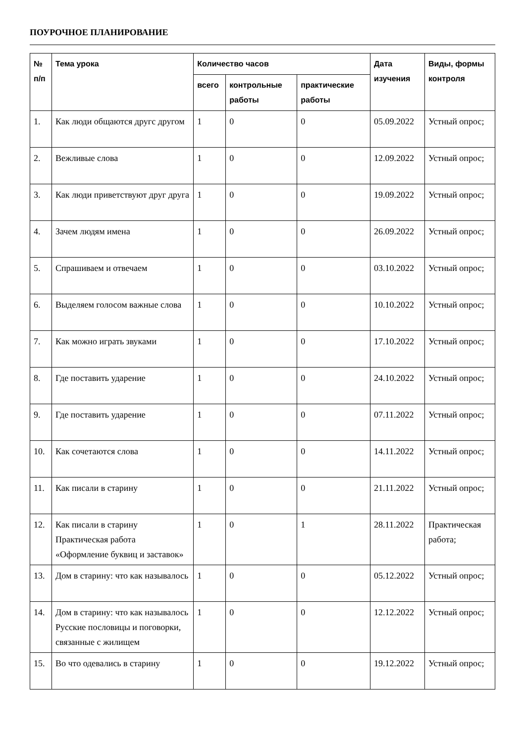ПОУРОЧНОЕ ПЛАНИРОВАНИЕ
| № п/п | Тема урока | Количество часов | | | Дата изучения | Виды, формы контроля |
| --- | --- | --- | --- | --- | --- | --- |
| | | всего | контрольные работы | практические работы | | |
| 1. | Как люди общаются другс другом | 1 | 0 | 0 | 05.09.2022 | Устный опрос; |
| 2. | Вежливые слова | 1 | 0 | 0 | 12.09.2022 | Устный опрос; |
| 3. | Как люди приветствуют друг друга | 1 | 0 | 0 | 19.09.2022 | Устный опрос; |
| 4. | Зачем людям имена | 1 | 0 | 0 | 26.09.2022 | Устный опрос; |
| 5. | Спрашиваем и отвечаем | 1 | 0 | 0 | 03.10.2022 | Устный опрос; |
| 6. | Выделяем голосом важные слова | 1 | 0 | 0 | 10.10.2022 | Устный опрос; |
| 7. | Как можно играть звуками | 1 | 0 | 0 | 17.10.2022 | Устный опрос; |
| 8. | Где поставить ударение | 1 | 0 | 0 | 24.10.2022 | Устный опрос; |
| 9. | Где поставить ударение | 1 | 0 | 0 | 07.11.2022 | Устный опрос; |
| 10. | Как сочетаются слова | 1 | 0 | 0 | 14.11.2022 | Устный опрос; |
| 11. | Как писали в старину | 1 | 0 | 0 | 21.11.2022 | Устный опрос; |
| 12. | Как писали в старину Практическая работа «Оформление буквиц и заставок» | 1 | 0 | 1 | 28.11.2022 | Практическая работа; |
| 13. | Дом в старину: что как называлось | 1 | 0 | 0 | 05.12.2022 | Устный опрос; |
| 14. | Дом в старину: что как называлось Русские пословицы и поговорки, связанные с жилищем | 1 | 0 | 0 | 12.12.2022 | Устный опрос; |
| 15. | Во что одевались в старину | 1 | 0 | 0 | 19.12.2022 | Устный опрос; |